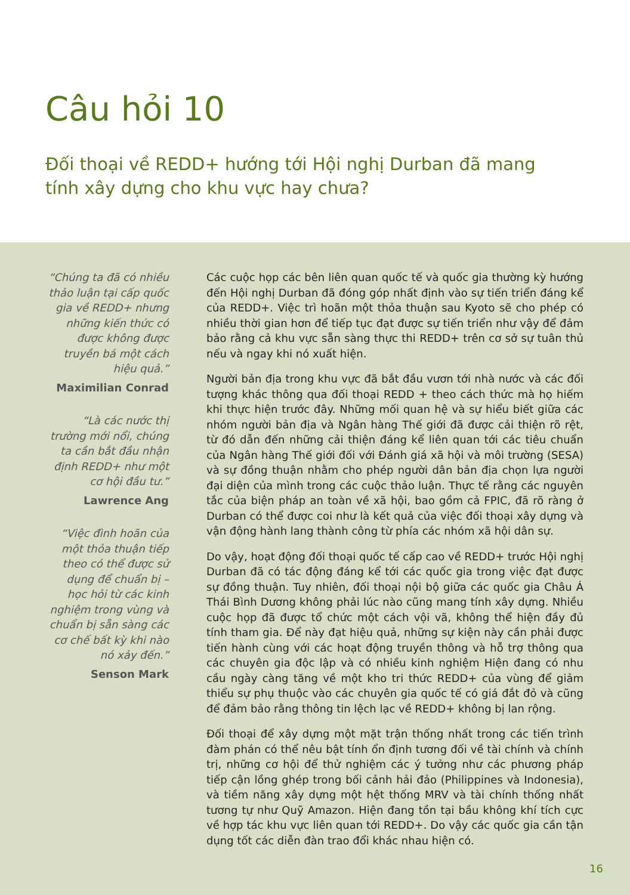Câu hỏi 10
Đối thoại về REDD+ hướng tới Hội nghị Durban đã mang tính xây dựng cho khu vực hay chưa?
“Chúng ta đã có nhiều thảo luận tại cấp quốc gia về REDD+ nhưng những kiến thức có được không được truyền bá một cách hiệu quả.”
Maximilian Conrad
“Là các nước thị trường mới nổi, chúng ta cần bắt đầu nhận định REDD+ như một cơ hội đầu tư.”
Lawrence Ang
“Việc đình hoãn của một thỏa thuận tiếp theo có thể được sử dụng để chuẩn bị – học hỏi từ các kinh nghiệm trong vùng và chuẩn bị sẵn sàng các cơ chế bất kỳ khi nào nó xảy đến.”
Senson Mark
Các cuộc họp các bên liên quan quốc tế và quốc gia thường kỳ hướng đến Hội nghị Durban đã đóng góp nhất định vào sự tiến triển đáng kể của REDD+. Việc trì hoãn một thỏa thuận sau Kyoto sẽ cho phép có nhiều thời gian hơn để tiếp tục đạt được sự tiến triển như vậy để đảm bảo rằng cả khu vực sẵn sàng thực thi REDD+ trên cơ sở sự tuân thủ nếu và ngay khi nó xuất hiện.
Người bản địa trong khu vực đã bắt đầu vươn tới nhà nước và các đối tượng khác thông qua đối thoại REDD + theo cách thức mà họ hiếm khi thực hiện trước đây. Những mối quan hệ và sự hiểu biết giữa các nhóm người bản địa và Ngân hàng Thế giới đã được cải thiện rõ rệt, từ đó dẫn đến những cải thiện đáng kể liên quan tới các tiêu chuẩn của Ngân hàng Thế giới đối với Đánh giá xã hội và môi trường (SESA) và sự đồng thuận nhằm cho phép người dân bản địa chọn lựa người đại diện của mình trong các cuộc thảo luận. Thực tế rằng các nguyên tắc của biện pháp an toàn về xã hội, bao gồm cả FPIC, đã rõ ràng ở Durban có thể được coi như là kết quả của việc đối thoại xây dựng và vận động hành lang thành công từ phía các nhóm xã hội dân sự.
Do vậy, hoạt động đối thoại quốc tế cấp cao về REDD+ trước Hội nghị Durban đã có tác động đáng kể tới các quốc gia trong việc đạt được sự đồng thuận. Tuy nhiên, đối thoại nội bộ giữa các quốc gia Châu Á Thái Bình Dương không phải lúc nào cũng mang tính xây dựng. Nhiều cuộc họp đã được tổ chức một cách vội vã, không thể hiện đầy đủ tính tham gia. Để này đạt hiệu quả, những sự kiện này cần phải được tiến hành cùng với các hoạt động truyền thông và hỗ trợ thông qua các chuyên gia độc lập và có nhiều kinh nghiệm Hiện đang có nhu cầu ngày càng tăng về một kho tri thức REDD+ của vùng để giảm thiểu sự phụ thuộc vào các chuyên gia quốc tế có giá đắt đỏ và cũng để đảm bảo rằng thông tin lệch lạc về REDD+ không bị lan rộng.
Đối thoại để xây dựng một mặt trận thống nhất trong các tiến trình đàm phán có thể nêu bật tính ổn định tương đối về tài chính và chính trị, những cơ hội để thử nghiệm các ý tưởng như các phương pháp tiếp cận lồng ghép trong bối cảnh hải đảo (Philippines và Indonesia), và tiềm năng xây dựng một hệt thống MRV và tài chính thống nhất tương tự như Quỹ Amazon. Hiện đang tồn tại bầu không khí tích cực về hợp tác khu vực liên quan tới REDD+. Do vậy các quốc gia cần tận dụng tốt các diễn đàn trao đổi khác nhau hiện có.
16